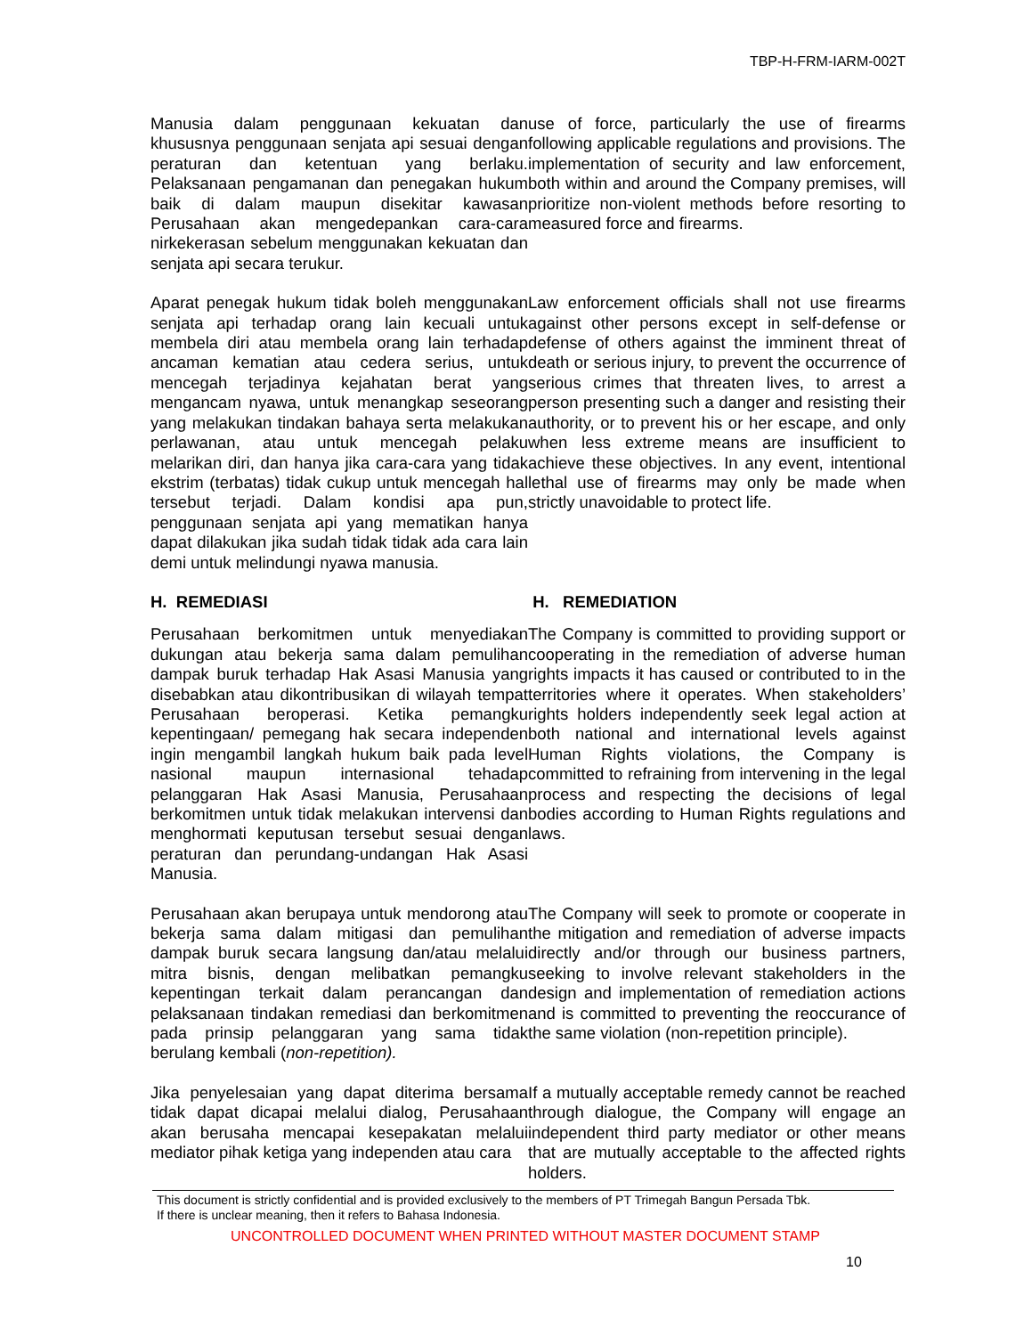TBP-H-FRM-IARM-002T
Manusia dalam penggunaan kekuatan dan khususnya penggunaan senjata api sesuai dengan peraturan dan ketentuan yang berlaku. Pelaksanaan pengamanan dan penegakan hukum baik di dalam maupun disekitar kawasan Perusahaan akan mengedepankan cara-cara nirkekerasan sebelum menggunakan kekuatan dan senjata api secara terukur.
use of force, particularly the use of firearms following applicable regulations and provisions. The implementation of security and law enforcement, both within and around the Company premises, will prioritize non-violent methods before resorting to measured force and firearms.
Aparat penegak hukum tidak boleh menggunakan senjata api terhadap orang lain kecuali untuk membela diri atau membela orang lain terhadap ancaman kematian atau cedera serius, untuk mencegah terjadinya kejahatan berat yang mengancam nyawa, untuk menangkap seseorang yang melakukan tindakan bahaya serta melakukan perlawanan, atau untuk mencegah pelaku melarikan diri, dan hanya jika cara-cara yang tidak ekstrim (terbatas) tidak cukup untuk mencegah hal tersebut terjadi. Dalam kondisi apa pun, penggunaan senjata api yang mematikan hanya dapat dilakukan jika sudah tidak tidak ada cara lain demi untuk melindungi nyawa manusia.
Law enforcement officials shall not use firearms against other persons except in self-defense or defense of others against the imminent threat of death or serious injury, to prevent the occurrence of serious crimes that threaten lives, to arrest a person presenting such a danger and resisting their authority, or to prevent his or her escape, and only when less extreme means are insufficient to achieve these objectives. In any event, intentional lethal use of firearms may only be made when strictly unavoidable to protect life.
H. REMEDIASI H. REMEDIATION
Perusahaan berkomitmen untuk menyediakan dukungan atau bekerja sama dalam pemulihan dampak buruk terhadap Hak Asasi Manusia yang disebabkan atau dikontribusikan di wilayah tempat Perusahaan beroperasi. Ketika pemangku kepentingaan/ pemegang hak secara independen ingin mengambil langkah hukum baik pada level nasional maupun internasional tehadap pelanggaran Hak Asasi Manusia, Perusahaan berkomitmen untuk tidak melakukan intervensi dan menghormati keputusan tersebut sesuai dengan peraturan dan perundang-undangan Hak Asasi Manusia.
The Company is committed to providing support or cooperating in the remediation of adverse human rights impacts it has caused or contributed to in the territories where it operates. When stakeholders’ rights holders independently seek legal action at both national and international levels against Human Rights violations, the Company is committed to refraining from intervening in the legal process and respecting the decisions of legal bodies according to Human Rights regulations and laws.
Perusahaan akan berupaya untuk mendorong atau bekerja sama dalam mitigasi dan pemulihan dampak buruk secara langsung dan/atau melalui mitra bisnis, dengan melibatkan pemangku kepentingan terkait dalam perancangan dan pelaksanaan tindakan remediasi dan berkomitmen pada prinsip pelanggaran yang sama tidak berulang kembali (non-repetition).
The Company will seek to promote or cooperate in the mitigation and remediation of adverse impacts directly and/or through our business partners, seeking to involve relevant stakeholders in the design and implementation of remediation actions and is committed to preventing the reoccurance of the same violation (non-repetition principle).
Jika penyelesaian yang dapat diterima bersama tidak dapat dicapai melalui dialog, Perusahaan akan berusaha mencapai kesepakatan melalui mediator pihak ketiga yang independen atau cara
If a mutually acceptable remedy cannot be reached through dialogue, the Company will engage an independent third party mediator or other means that are mutually acceptable to the affected rights holders.
This document is strictly confidential and is provided exclusively to the members of PT Trimegah Bangun Persada Tbk.
If there is unclear meaning, then it refers to Bahasa Indonesia.
UNCONTROLLED DOCUMENT WHEN PRINTED WITHOUT MASTER DOCUMENT STAMP
10